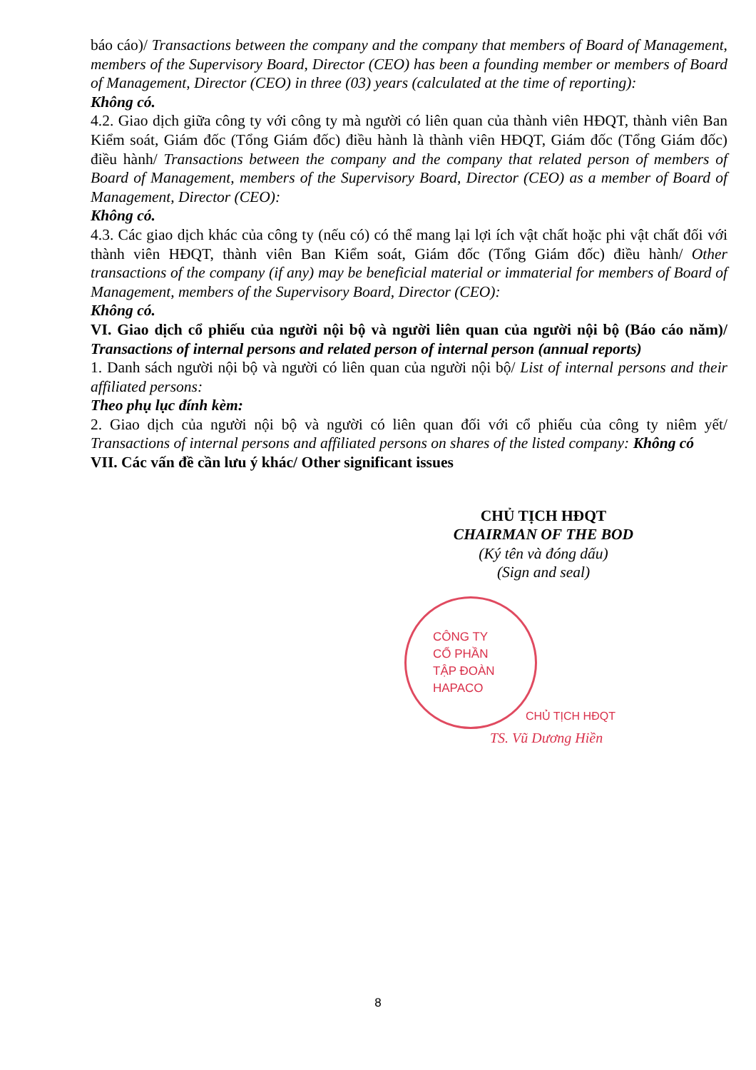báo cáo)/ Transactions between the company and the company that members of Board of Management, members of the Supervisory Board, Director (CEO) has been a founding member or members of Board of Management, Director (CEO) in three (03) years (calculated at the time of reporting):
Không có.
4.2. Giao dịch giữa công ty với công ty mà người có liên quan của thành viên HĐQT, thành viên Ban Kiểm soát, Giám đốc (Tổng Giám đốc) điều hành là thành viên HĐQT, Giám đốc (Tổng Giám đốc) điều hành/ Transactions between the company and the company that related person of members of Board of Management, members of the Supervisory Board, Director (CEO) as a member of Board of Management, Director (CEO):
Không có.
4.3. Các giao dịch khác của công ty (nếu có) có thể mang lại lợi ích vật chất hoặc phi vật chất đối với thành viên HĐQT, thành viên Ban Kiểm soát, Giám đốc (Tổng Giám đốc) điều hành/ Other transactions of the company (if any) may be beneficial material or immaterial for members of Board of Management, members of the Supervisory Board, Director (CEO):
Không có.
VI. Giao dịch cổ phiếu của người nội bộ và người liên quan của người nội bộ (Báo cáo năm)/ Transactions of internal persons and related person of internal person (annual reports)
1. Danh sách người nội bộ và người có liên quan của người nội bộ/ List of internal persons and their affiliated persons:
Theo phụ lục đính kèm:
2. Giao dịch của người nội bộ và người có liên quan đối với cổ phiếu của công ty niêm yết/ Transactions of internal persons and affiliated persons on shares of the listed company: Không có
VII. Các vấn đề cần lưu ý khác/ Other significant issues
CHỦ TỊCH HĐQT
CHAIRMAN OF THE BOD
(Ký tên và đóng dấu)
(Sign and seal)
CÔNG TY
CỔ PHẦN
TẬP ĐOÀN
HAPACO
CHỦ TỊCH HĐQT
TS. Vũ Dương Hiền
8